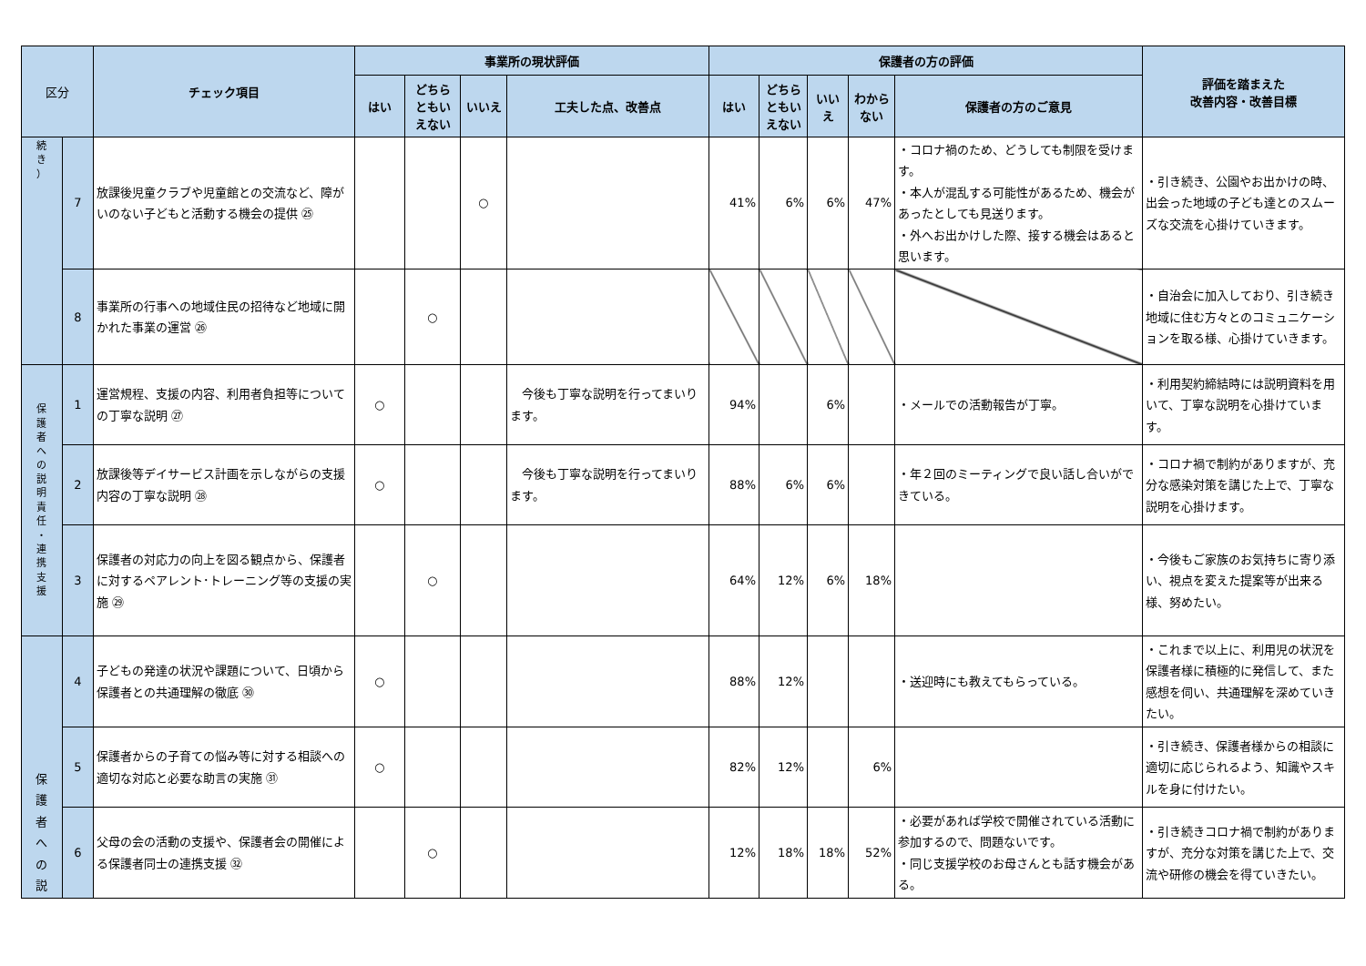| 区分 | | チェック項目 | 事業所の現状評価 | | | | 保護者の方の評価 | | | | | 評価を踏まえた 改善内容・改善目標 |
| --- | --- | --- | --- | --- | --- | --- | --- | --- | --- | --- | --- | --- |
| | | | はい | どちら ともい えない | いいえ | 工夫した点、改善点 | はい | どちら ともい えない | いい え | わから ない | 保護者の方のご意見 | |
| 続 き ） | 7 | 放課後児童クラブや児童館との交流など、障がいのない子どもと活動する機会の提供 ㉕ | | | ○ | | 41% | 6% | 6% | 47% | ・コロナ禍のため、どうしても制限を受けます。 ・本人が混乱する可能性があるため、機会があったとしても見送ります。 ・外へお出かけした際、接する機会はあると思います。 | ・引き続き、公園やお出かけの時、出会った地域の子ども達とのスムーズな交流を心掛けていきます。 |
| | 8 | 事業所の行事への地域住民の招待など地域に開かれた事業の運営 ㉖ | | ○ | | | | | | | | ・自治会に加入しており、引き続き地域に住む方々とのコミュニケーションを取る様、心掛けていきます。 |
| 保 護 者 へ の 説 明 責 任 ・ 連 携 支 援 | 1 | 運営規程、支援の内容、利用者負担等についての丁寧な説明 ㉗ | ○ | | | 今後も丁寧な説明を行ってまいります。 | 94% | | 6% | | ・メールでの活動報告が丁寧。 | ・利用契約締結時には説明資料を用いて、丁寧な説明を心掛けています。 |
| | 2 | 放課後等デイサービス計画を示しながらの支援内容の丁寧な説明 ㉘ | ○ | | | 今後も丁寧な説明を行ってまいります。 | 88% | 6% | 6% | | ・年２回のミーティングで良い話し合いができている。 | ・コロナ禍で制約がありますが、充分な感染対策を講じた上で、丁寧な説明を心掛けます。 |
| | 3 | 保護者の対応力の向上を図る観点から、保護者に対するペアレント･トレーニング等の支援の実施 ㉙ | | ○ | | | 64% | 12% | 6% | 18% | | ・今後もご家族のお気持ちに寄り添い、視点を変えた提案等が出来る様、努めたい。 |
| 保 護 者 へ の 説 | 4 | 子どもの発達の状況や課題について、日頃から保護者との共通理解の徹底 ㉚ | ○ | | | | 88% | 12% | | | ・送迎時にも教えてもらっている。 | ・これまで以上に、利用児の状況を保護者様に積極的に発信して、また感想を伺い、共通理解を深めていきたい。 |
| | 5 | 保護者からの子育ての悩み等に対する相談への適切な対応と必要な助言の実施 ㉛ | ○ | | | | 82% | 12% | | 6% | | ・引き続き、保護者様からの相談に適切に応じられるよう、知識やスキルを身に付けたい。 |
| | 6 | 父母の会の活動の支援や、保護者会の開催による保護者同士の連携支援 ㉜ | | ○ | | | 12% | 18% | 18% | 52% | ・必要があれば学校で開催されている活動に参加するので、問題ないです。 ・同じ支援学校のお母さんとも話す機会がある。 | ・引き続きコロナ禍で制約がありますが、充分な対策を講じた上で、交流や研修の機会を得ていきたい。 |